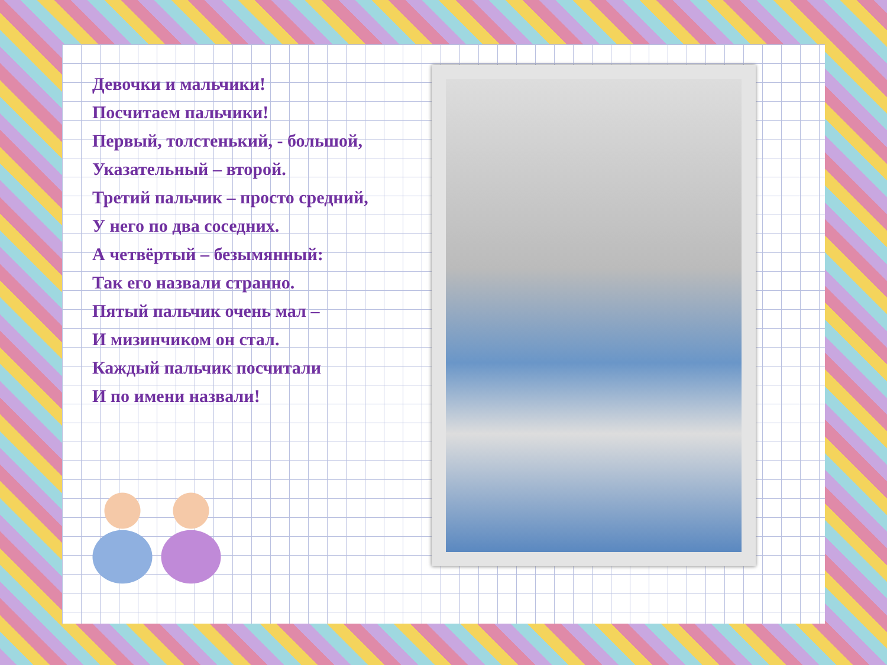Девочки и мальчики!
Посчитаем пальчики!
Первый, толстенький, - большой,
Указательный – второй.
Третий пальчик – просто средний,
У него по два соседних.
А четвёртый – безымянный:
Так его назвали странно.
Пятый пальчик очень мал –
И мизинчиком он стал.
Каждый пальчик посчитали
И по имени назвали!